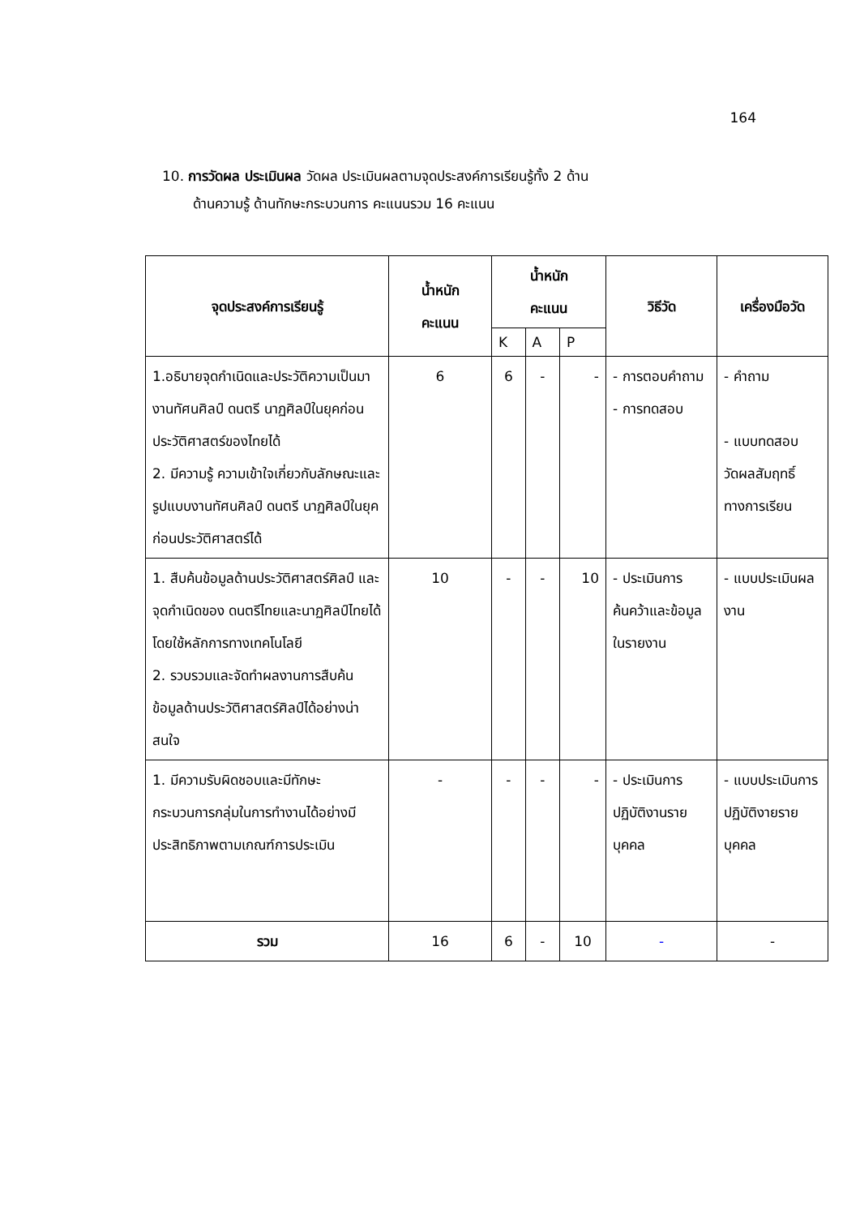164
10. การวัดผล ประเมินผล วัดผล ประเมินผลตามจุดประสงค์การเรียนรู้ทั้ง 2 ด้าน
ด้านความรู้ ด้านทักษะกระบวนการ คะแนนรวม 16 คะแนน
| จุดประสงค์การเรียนรู้ | น้ำหนัก คะแนน | น้ำหนัก คะแนน | | | วิธีวัด | เครื่องมือวัด |
| --- | --- | --- | --- | --- | --- | --- |
| | | K | A | P | | |
| 1.อธิบายจุดกำเนิดและประวัติความเป็นมางานทัศนศิลป์ ดนตรี นาฏศิลป์ในยุคก่อนประวัติศาสตร์ของไทยได้ 2. มีความรู้ ความเข้าใจเกี่ยวกับลักษณะและรูปแบบงานทัศนศิลป์ ดนตรี นาฏศิลป์ในยุคก่อนประวัติศาสตร์ได้ | 6 | 6 | - | - | - การตอบคำถาม - การทดสอบ | - คำถาม - แบบทดสอบวัดผลสัมฤทธิ์ทางการเรียน |
| 1. สืบค้นข้อมูลด้านประวัติศาสตร์ศิลป์ และจุดกำเนิดของ ดนตรีไทยและนาฏศิลป์ไทยได้โดยใช้หลักการทางเทคโนโลยี 2. รวบรวมและจัดทำผลงานการสืบค้นข้อมูลด้านประวัติศาสตร์ศิลป์ได้อย่างน่าสนใจ | 10 | - | - | 10 | - ประเมินการค้นคว้าและข้อมูลในรายงาน | - แบบประเมินผลงาน |
| 1. มีความรับผิดชอบและมีทักษะกระบวนการกลุ่มในการทำงานได้อย่างมีประสิทธิภาพตามเกณฑ์การประเมิน | - | - | - | - | - ประเมินการปฏิบัติงานรายบุคคล | - แบบประเมินการปฏิบัติงายรายบุคคล |
| รวม | 16 | 6 | - | 10 | - | - |